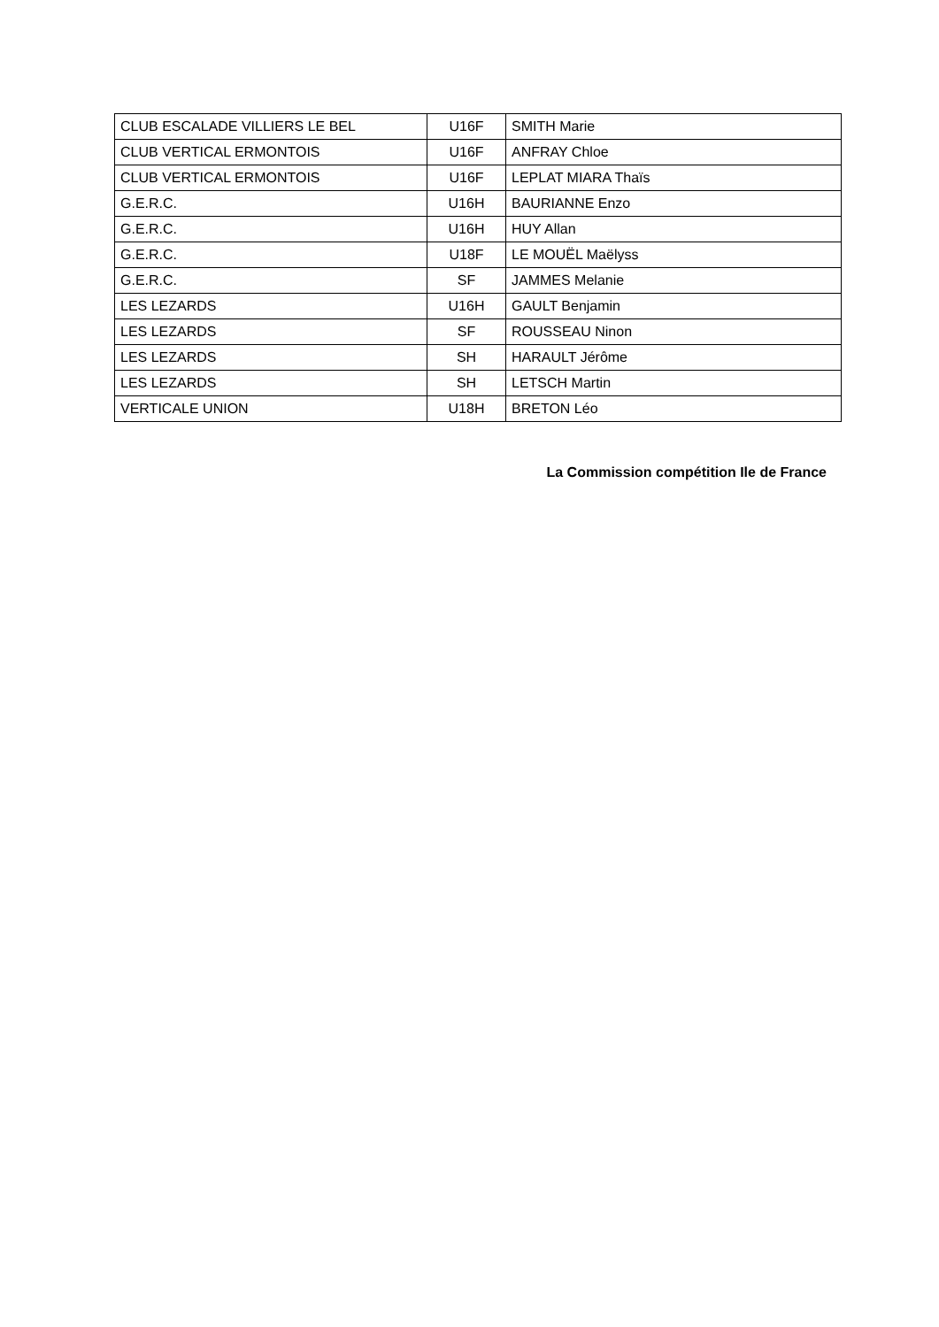| CLUB ESCALADE VILLIERS LE BEL | U16F | SMITH Marie |
| CLUB VERTICAL ERMONTOIS | U16F | ANFRAY Chloe |
| CLUB VERTICAL ERMONTOIS | U16F | LEPLAT MIARA Thaïs |
| G.E.R.C. | U16H | BAURIANNE Enzo |
| G.E.R.C. | U16H | HUY Allan |
| G.E.R.C. | U18F | LE MOUËL Maëlyss |
| G.E.R.C. | SF | JAMMES Melanie |
| LES LEZARDS | U16H | GAULT Benjamin |
| LES LEZARDS | SF | ROUSSEAU Ninon |
| LES LEZARDS | SH | HARAULT Jérôme |
| LES LEZARDS | SH | LETSCH Martin |
| VERTICALE UNION | U18H | BRETON Léo |
La Commission compétition Ile de France